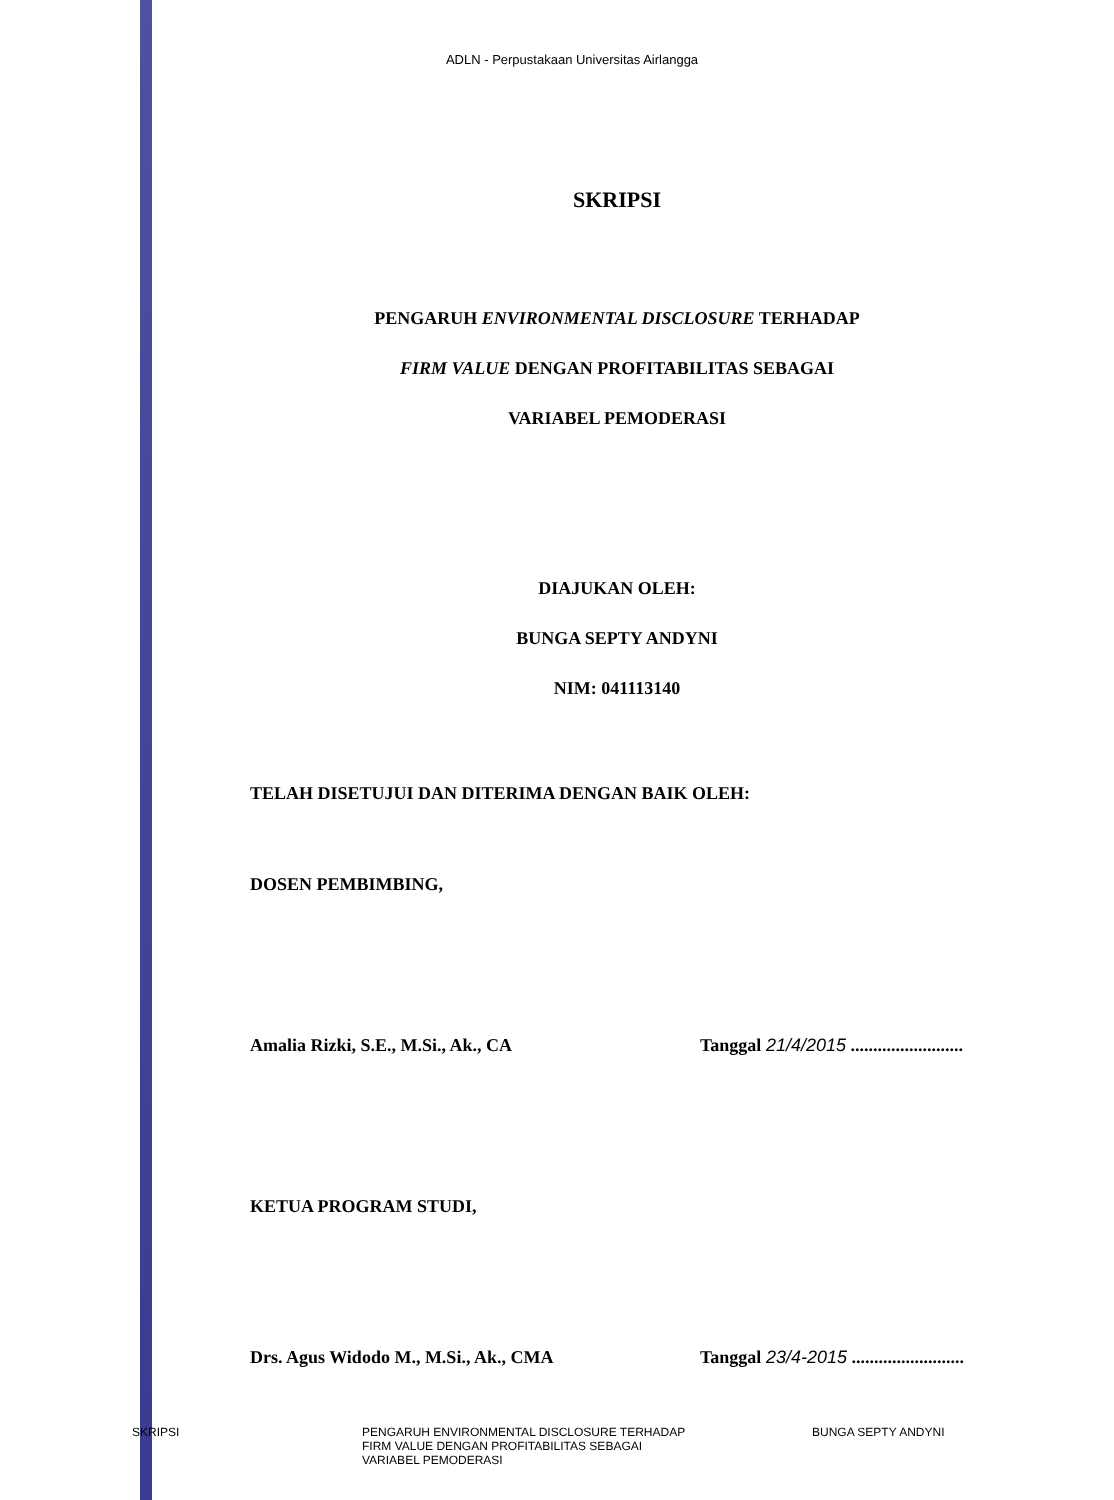ADLN - Perpustakaan Universitas Airlangga
SKRIPSI
PENGARUH ENVIRONMENTAL DISCLOSURE TERHADAP
FIRM VALUE DENGAN PROFITABILITAS SEBAGAI
VARIABEL PEMODERASI
DIAJUKAN OLEH:
BUNGA SEPTY ANDYNI
NIM: 041113140
TELAH DISETUJUI DAN DITERIMA DENGAN BAIK OLEH:
DOSEN PEMBIMBING,
Amalia Rizki, S.E., M.Si., Ak., CA Tanggal 21/4/2015 .........................
KETUA PROGRAM STUDI,
Drs. Agus Widodo M., M.Si., Ak., CMA Tanggal 23/4-2015 .........................
SKRIPSI PENGARUH ENVIRONMENTAL DISCLOSURE TERHADAP
FIRM VALUE DENGAN PROFITABILITAS SEBAGAI
VARIABEL PEMODERASI
BUNGA SEPTY ANDYNI